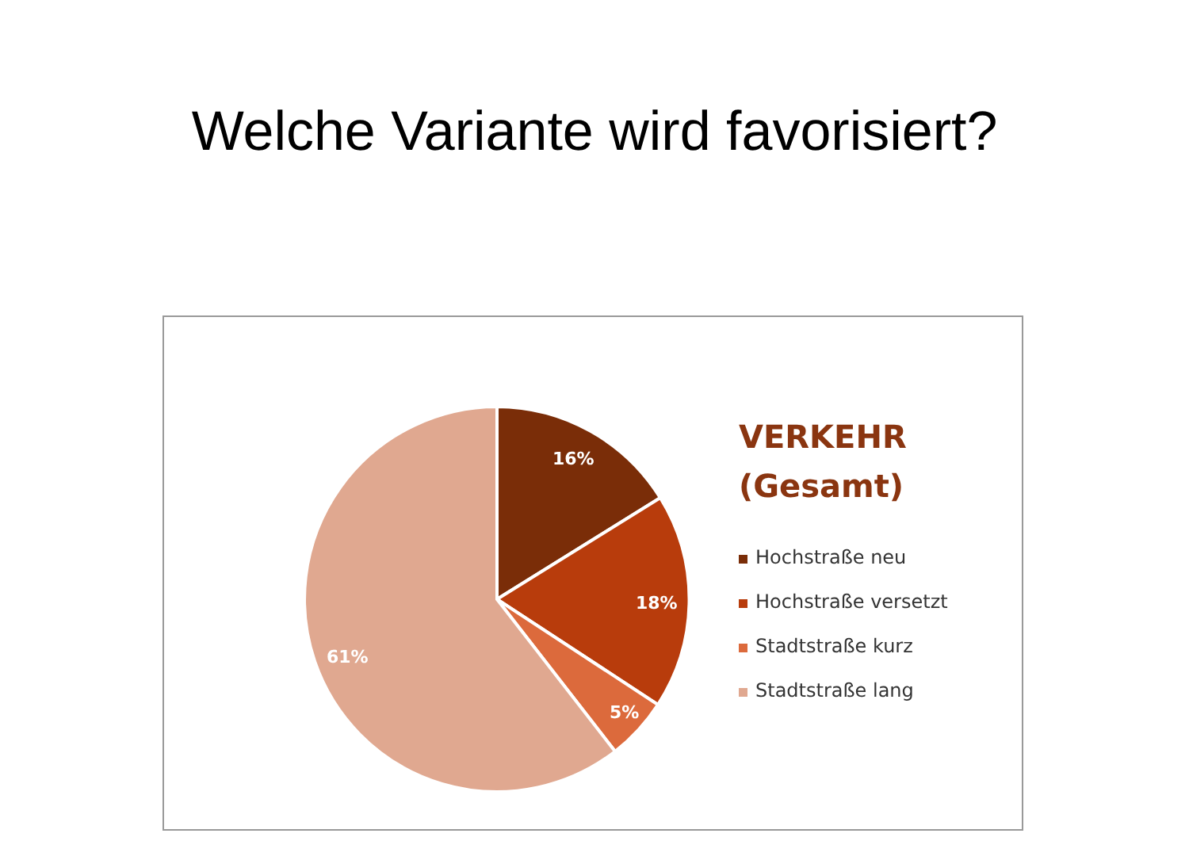Welche Variante wird favorisiert?
16%
18%
5%
61%
VERKEHR
(Gesamt)
Hochstraße neu
Hochstraße versetzt
Stadtstraße kurz
Stadtstraße lang